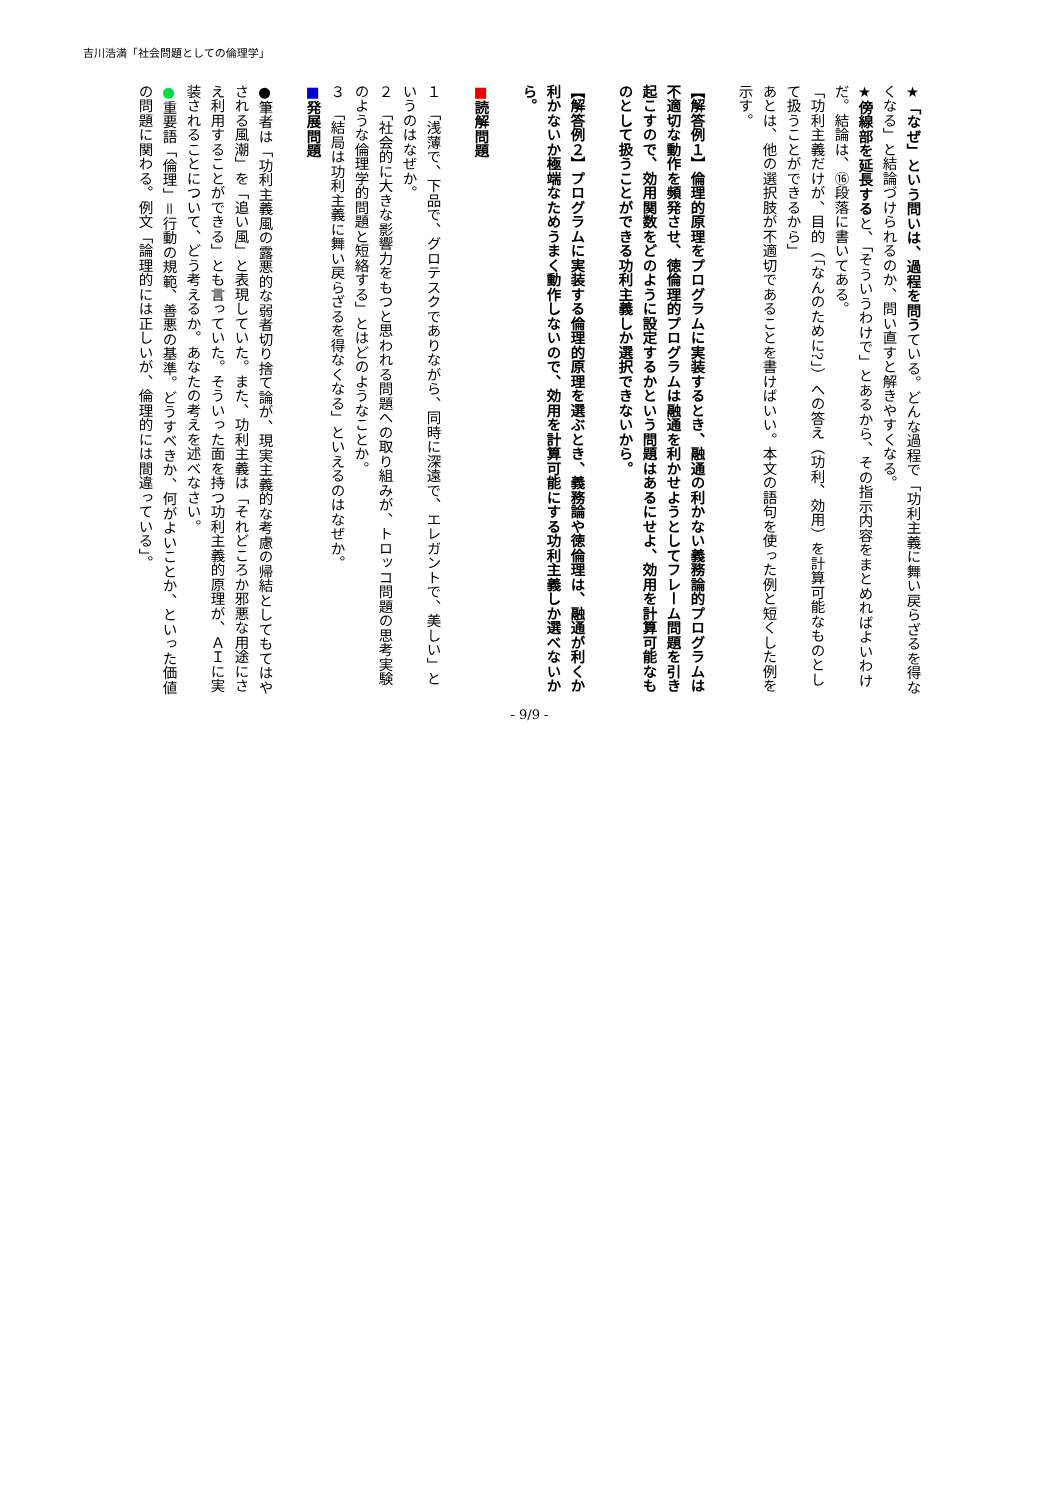吉川浩満「社会問題としての倫理学」
★「なぜ」という問いは、過程を問うている。どんな過程で「功利主義に舞い戻らざるを得なくなる」と結論づけられるのか、問い直すと解きやすくなる。
★傍線部を延長すると、「そういうわけで」とあるから、その指示内容をまとめればよいわけだ。結論は、⑯段落に書いてある。
「功利主義だけが、目的（「なんのために?」）への答え（功利、効用）を計算可能なものとして扱うことができるから」
あとは、他の選択肢が不適切であることを書けばいい。本文の語句を使った例と短くした例を示す。
【解答例１】倫理的原理をプログラムに実装するとき、融通の利かない義務論的プログラムは不適切な動作を頻発させ、徳倫理的プログラムは融通を利かせようとしてフレーム問題を引き起こすので、効用関数をどのように設定するかという問題はあるにせよ、効用を計算可能なものとして扱うことができる功利主義しか選択できないから。
【解答例２】プログラムに実装する倫理的原理を選ぶとき、義務論や徳倫理は、融通が利くか利かないか極端なためうまく動作しないので、効用を計算可能にする功利主義しか選べないから。
■読解問題
１　「浅薄で、下品で、グロテスクでありながら、同時に深遠で、エレガントで、美しい」というのはなぜか。
２　「社会的に大きな影響力をもつと思われる問題への取り組みが、トロッコ問題の思考実験のような倫理学的問題と短絡する」とはどのようなことか。
３　「結局は功利主義に舞い戻らざるを得なくなる」といえるのはなぜか。
■発展問題
●筆者は「功利主義風の露悪的な弱者切り捨て論が、現実主義的な考慮の帰結としてもてはやされる風潮」を「追い風」と表現していた。また、功利主義は「それどころか邪悪な用途にさえ利用することができる」とも言っていた。そういった面を持つ功利主義的原理が、ＡＩに実装されることについて、どう考えるか。あなたの考えを述べなさい。
●重要語「倫理」＝行動の規範、善悪の基準。どうすべきか、何がよいことか、といった価値の問題に関わる。例文「論理的には正しいが、倫理的には間違っている」。
- 9/9 -